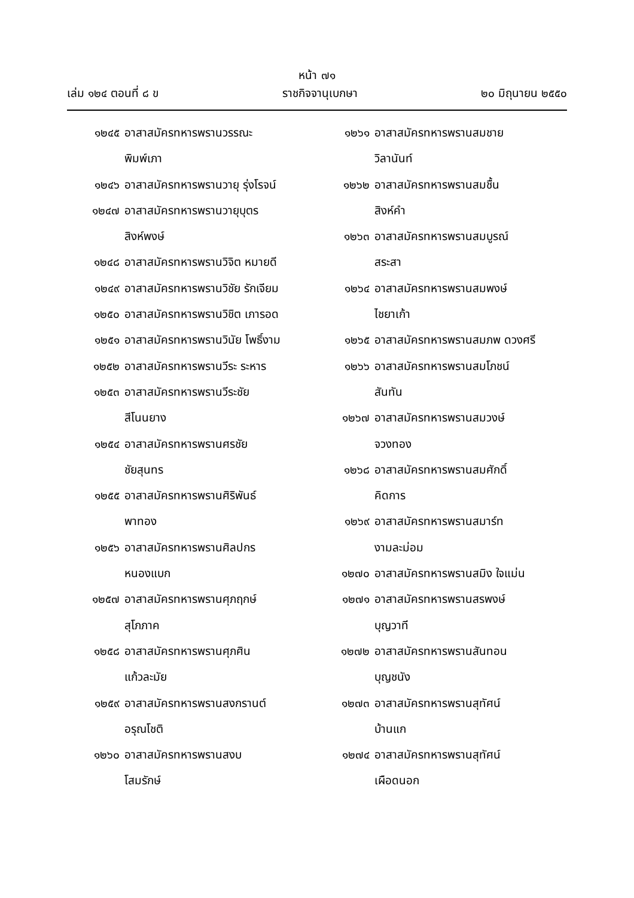หน้า ๗๑
เล่ม ๑๒๔ ตอนที่ ๘ ข ราชกิจจานุเบกษา ๒๐ มิถุนายน ๒๕๕๐
๑๒๔๕ อาสาสมัครทหารพรานวรรณะ
พิมพ์เภา
๑๒๔๖ อาสาสมัครทหารพรานวายุ รุ่งโรจน์
๑๒๔๗ อาสาสมัครทหารพรานวายุบุตร
สิงห์พงษ์
๑๒๔๘ อาสาสมัครทหารพรานวิจิต หมายดี
๑๒๔๙ อาสาสมัครทหารพรานวิชัย รักเจียม
๑๒๕๐ อาสาสมัครทหารพรานวิชิต เภารอด
๑๒๕๑ อาสาสมัครทหารพรานวินัย โพธิ์งาม
๑๒๕๒ อาสาสมัครทหารพรานวีระ ระหาร
๑๒๕๓ อาสาสมัครทหารพรานวีระชัย
สีโนนยาง
๑๒๕๔ อาสาสมัครทหารพรานศรชัย
ชัยสุนทร
๑๒๕๕ อาสาสมัครทหารพรานศิริพันธ์
พาทอง
๑๒๕๖ อาสาสมัครทหารพรานศิลปกร
หนองแบก
๑๒๕๗ อาสาสมัครทหารพรานศุภฤกษ์
สุโภภาค
๑๒๕๘ อาสาสมัครทหารพรานศุภศิน
แก้วละมัย
๑๒๕๙ อาสาสมัครทหารพรานสงกรานต์
อรุณโชติ
๑๒๖๐ อาสาสมัครทหารพรานสงบ
โสมรักษ์
๑๒๖๑ อาสาสมัครทหารพรานสมชาย
วิลานันท์
๑๒๖๒ อาสาสมัครทหารพรานสมชื้น
สิงห์คำ
๑๒๖๓ อาสาสมัครทหารพรานสมบูรณ์
สระสา
๑๒๖๔ อาสาสมัครทหารพรานสมพงษ์
ไชยาเก้า
๑๒๖๕ อาสาสมัครทหารพรานสมภพ ดวงศรี
๑๒๖๖ อาสาสมัครทหารพรานสมโภชน์
สันทัน
๑๒๖๗ อาสาสมัครทหารพรานสมวงษ์
จวงทอง
๑๒๖๘ อาสาสมัครทหารพรานสมศักดิ์
คิดการ
๑๒๖๙ อาสาสมัครทหารพรานสมาร์ท
งามละม่อม
๑๒๗๐ อาสาสมัครทหารพรานสมิง ใจแม่น
๑๒๗๑ อาสาสมัครทหารพรานสรพงษ์
บุญวาที
๑๒๗๒ อาสาสมัครทหารพรานสันทอน
บุญชนัง
๑๒๗๓ อาสาสมัครทหารพรานสุทัศน์
บ้านแก
๑๒๗๔ อาสาสมัครทหารพรานสุทัศน์
เผือดนอก